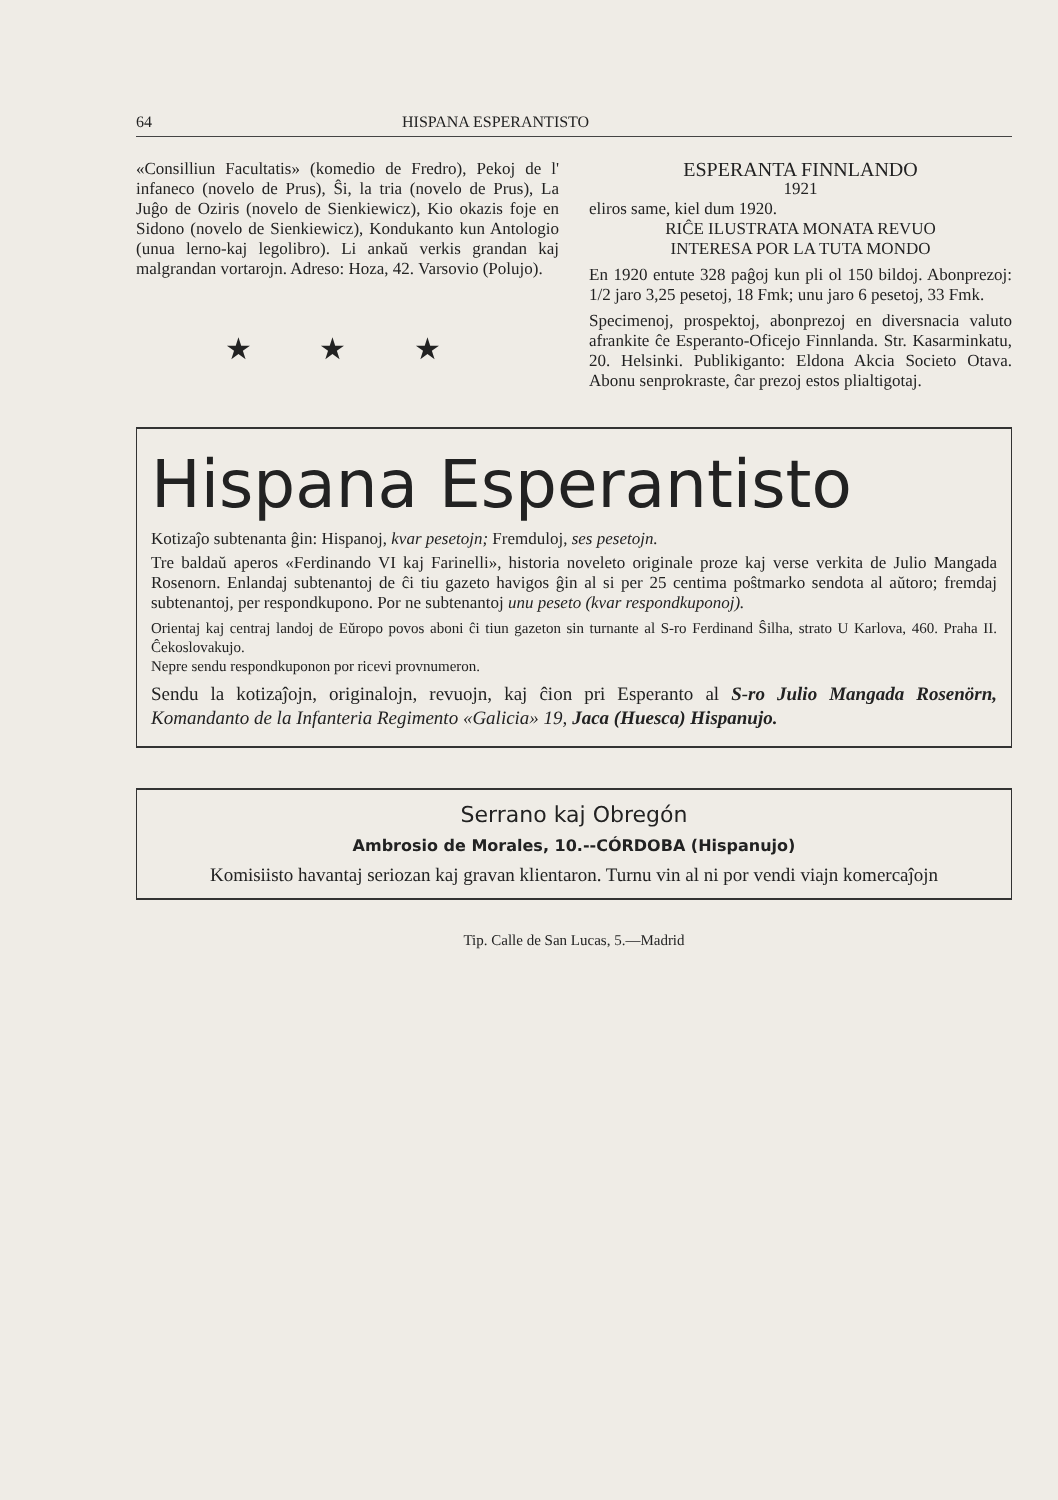64 HISPANA ESPERANTISTO
«Consilliun Facultatis» (komedio de Fredro), Pekoj de l' infaneco (novelo de Prus), Ŝi, la tria (novelo de Prus), La Juĝo de Oziris (novelo de Sienkiewicz), Kio okazis foje en Sidono (novelo de Sienkiewicz), Kondukanto kun Antologio (unua lerno-kaj legolibro). Li ankaŭ verkis grandan kaj malgrandan vortarojn. Adreso: Hoza, 42. Varsovio (Polujo).
★ ★ ★
ESPERANTA FINNLANDO
1921
eliros same, kiel dum 1920.
RIĈE ILUSTRATA MONATA REVUO
INTERESA POR LA TUTA MONDO
En 1920 entute 328 paĝoj kun pli ol 150 bildoj. Abonprezoj: 1/2 jaro 3,25 pesetoj, 18 Fmk; unu jaro 6 pesetoj, 33 Fmk.
Specimenoj, prospektoj, abonprezoj en diversnacia valuto afrankite ĉe Esperanto-Oficejo Finnlanda. Str. Kasarminkatu, 20. Helsinki. Publikiganto: Eldona Akcia Societo Otava. Abonu senprokraste, ĉar prezoj estos plialtigotaj.
Hispana Esperantisto
Kotizaĵo subtenanta ĝin: Hispanoj, kvar pesetojn; Fremduloj, ses pesetojn.
Tre baldaŭ aperos «Ferdinando VI kaj Farinelli», historia noveleto originale proze kaj verse verkita de Julio Mangada Rosenorn. Enlandaj subtenantoj de ĉi tiu gazeto havigos ĝin al si per 25 centima poŝtmarko sendota al aŭtoro; fremdaj subtenantoj, per respondkupono. Por ne subtenantoj unu peseto (kvar respondkuponoj).
Orientaj kaj centraj landoj de Eŭropo povos aboni ĉi tiun gazeton sin turnante al S-ro Ferdinand Ŝilha, strato U Karlova, 460. Praha II. Ĉekoslovakujo.
Nepre sendu respondkuponon por ricevi provnumeron.
Sendu la kotizaĵojn, originalojn, revuojn, kaj ĉion pri Esperanto al S-ro Julio Mangada Rosenörn, Komandanto de la Infanteria Regimento «Galicia» 19, Jaca (Huesca) Hispanujo.
Serrano kaj Obregón
Ambrosio de Morales, 10.--CÓRDOBA (Hispanujo)
Komisiisto havantaj seriozan kaj gravan klientaron. Turnu vin al ni por vendi viajn komercaĵojn
Tip. Calle de San Lucas, 5.—Madrid